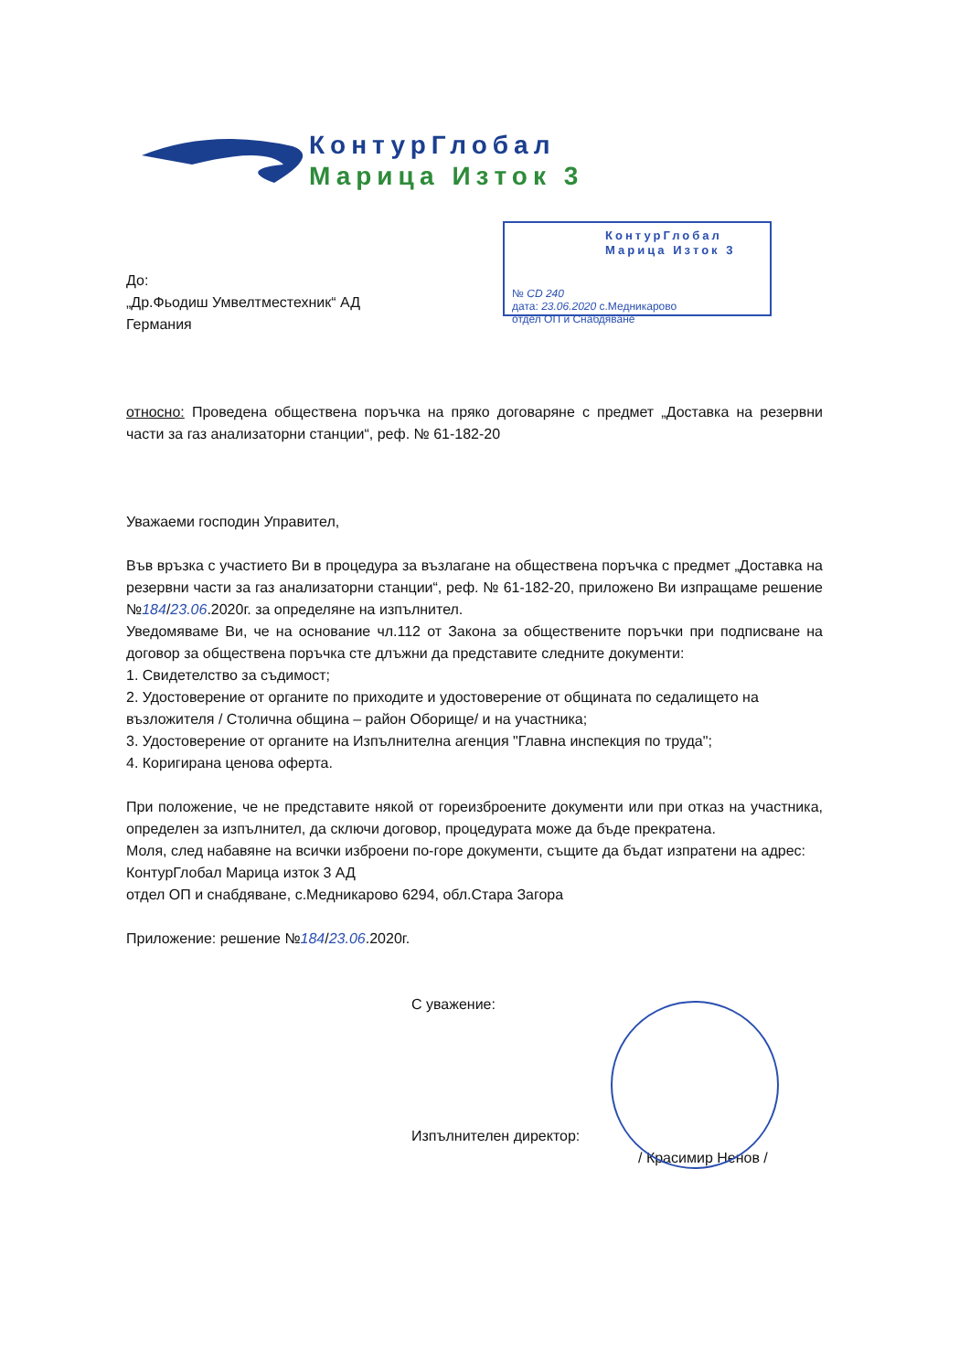КонтурГлобал
Марица Изток 3
КонтурГлобал
Марица Изток 3
№ CD 240
дата: 23.06.2020 с.Медникарово
отдел ОП и Снабдяване
До:
„Др.Фьодиш Умвелтместехник“ АД
Германия
относно: Проведена обществена поръчка на пряко договаряне с предмет „Доставка на резервни части за газ анализаторни станции“, реф. № 61-182-20
Уважаеми господин Управител,
Във връзка с участието Ви в процедура за възлагане на обществена поръчка с предмет „Доставка на резервни части за газ анализаторни станции“, реф. № 61-182-20, приложено Ви изпращаме решение №184/23.06.2020г. за определяне на изпълнител.
Уведомяваме Ви, че на основание чл.112 от Закона за обществените поръчки при подписване на договор за обществена поръчка сте длъжни да представите следните документи:
1. Свидетелство за съдимост;
2. Удостоверение от органите по приходите и удостоверение от общината по седалището на възложителя / Столична община – район Оборище/ и на участника;
3. Удостоверение от органите на Изпълнителна агенция "Главна инспекция по труда";
4. Коригирана ценова оферта.
При положение, че не представите някой от гореизброените документи или при отказ на участника, определен за изпълнител, да сключи договор, процедурата може да бъде прекратена.
Моля, след набавяне на всички изброени по-горе документи, същите да бъдат изпратени на адрес:
КонтурГлобал Марица изток 3 АД
отдел ОП и снабдяване, с.Медникарово 6294, обл.Стара Загора
Приложение: решение №184/23.06.2020г.
С уважение:
Изпълнителен директор:
/ Красимир Ненов /